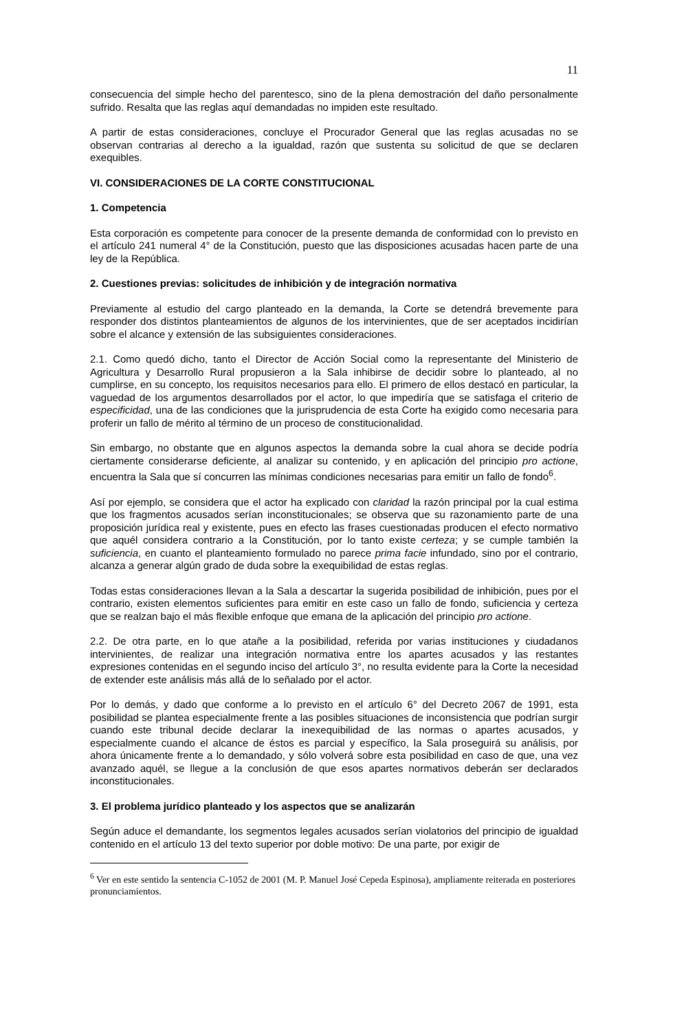11
consecuencia del simple hecho del parentesco, sino de la plena demostración del daño personalmente sufrido. Resalta que las reglas aquí demandadas no impiden este resultado.
A partir de estas consideraciones, concluye el Procurador General que las reglas acusadas no se observan contrarias al derecho a la igualdad, razón que sustenta su solicitud de que se declaren exequibles.
VI. CONSIDERACIONES DE LA CORTE CONSTITUCIONAL
1. Competencia
Esta corporación es competente para conocer de la presente demanda de conformidad con lo previsto en el artículo 241 numeral 4° de la Constitución, puesto que las disposiciones acusadas hacen parte de una ley de la República.
2. Cuestiones previas: solicitudes de inhibición y de integración normativa
Previamente al estudio del cargo planteado en la demanda, la Corte se detendrá brevemente para responder dos distintos planteamientos de algunos de los intervinientes, que de ser aceptados incidirían sobre el alcance y extensión de las subsiguientes consideraciones.
2.1. Como quedó dicho, tanto el Director de Acción Social como la representante del Ministerio de Agricultura y Desarrollo Rural propusieron a la Sala inhibirse de decidir sobre lo planteado, al no cumplirse, en su concepto, los requisitos necesarios para ello. El primero de ellos destacó en particular, la vaguedad de los argumentos desarrollados por el actor, lo que impediría que se satisfaga el criterio de especificidad, una de las condiciones que la jurisprudencia de esta Corte ha exigido como necesaria para proferir un fallo de mérito al término de un proceso de constitucionalidad.
Sin embargo, no obstante que en algunos aspectos la demanda sobre la cual ahora se decide podría ciertamente considerarse deficiente, al analizar su contenido, y en aplicación del principio pro actione, encuentra la Sala que sí concurren las mínimas condiciones necesarias para emitir un fallo de fondo<sup>6</sup>.
Así por ejemplo, se considera que el actor ha explicado con claridad la razón principal por la cual estima que los fragmentos acusados serían inconstitucionales; se observa que su razonamiento parte de una proposición jurídica real y existente, pues en efecto las frases cuestionadas producen el efecto normativo que aquél considera contrario a la Constitución, por lo tanto existe certeza; y se cumple también la suficiencia, en cuanto el planteamiento formulado no parece prima facie infundado, sino por el contrario, alcanza a generar algún grado de duda sobre la exequibilidad de estas reglas.
Todas estas consideraciones llevan a la Sala a descartar la sugerida posibilidad de inhibición, pues por el contrario, existen elementos suficientes para emitir en este caso un fallo de fondo, suficiencia y certeza que se realzan bajo el más flexible enfoque que emana de la aplicación del principio pro actione.
2.2. De otra parte, en lo que atañe a la posibilidad, referida por varias instituciones y ciudadanos intervinientes, de realizar una integración normativa entre los apartes acusados y las restantes expresiones contenidas en el segundo inciso del artículo 3°, no resulta evidente para la Corte la necesidad de extender este análisis más allá de lo señalado por el actor.
Por lo demás, y dado que conforme a lo previsto en el artículo 6° del Decreto 2067 de 1991, esta posibilidad se plantea especialmente frente a las posibles situaciones de inconsistencia que podrían surgir cuando este tribunal decide declarar la inexequibilidad de las normas o apartes acusados, y especialmente cuando el alcance de éstos es parcial y específico, la Sala proseguirá su análisis, por ahora únicamente frente a lo demandado, y sólo volverá sobre esta posibilidad en caso de que, una vez avanzado aquél, se llegue a la conclusión de que esos apartes normativos deberán ser declarados inconstitucionales.
3. El problema jurídico planteado y los aspectos que se analizarán
Según aduce el demandante, los segmentos legales acusados serían violatorios del principio de igualdad contenido en el artículo 13 del texto superior por doble motivo: De una parte, por exigir de
<sup>6</sup> Ver en este sentido la sentencia C-1052 de 2001 (M. P. Manuel José Cepeda Espinosa), ampliamente reiterada en posteriores pronunciamientos.